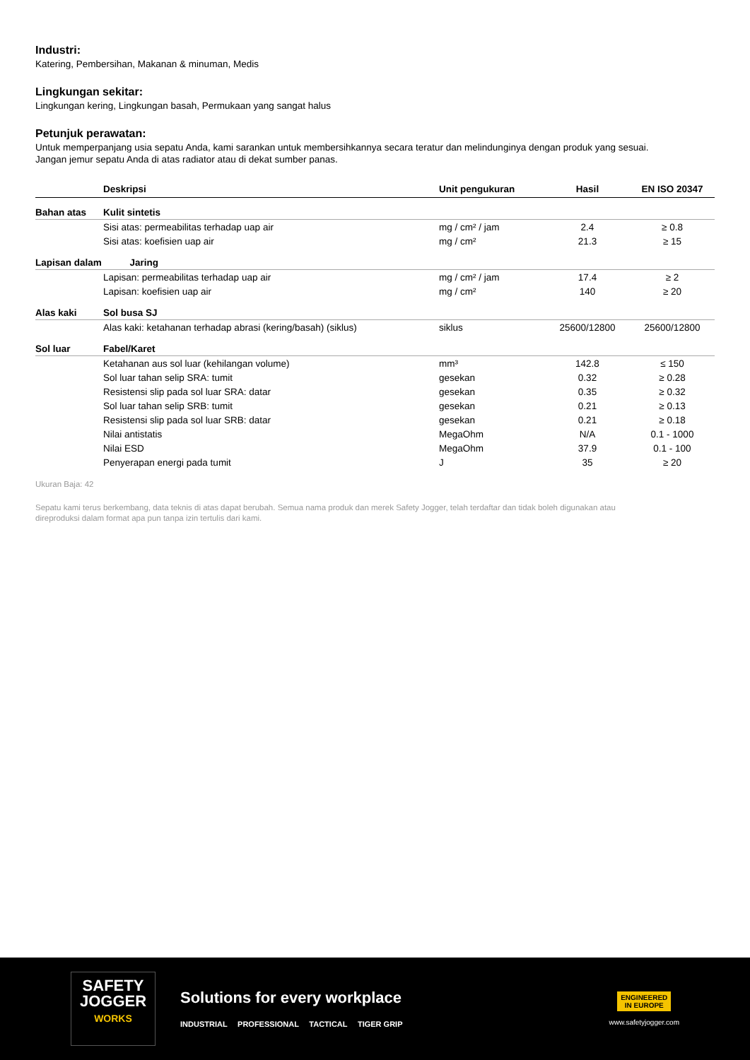Industri:
Katering, Pembersihan, Makanan & minuman, Medis
Lingkungan sekitar:
Lingkungan kering, Lingkungan basah, Permukaan yang sangat halus
Petunjuk perawatan:
Untuk memperpanjang usia sepatu Anda, kami sarankan untuk membersihkannya secara teratur dan melindunginya dengan produk yang sesuai.
Jangan jemur sepatu Anda di atas radiator atau di dekat sumber panas.
| | Deskripsi | Unit pengukuran | Hasil | EN ISO 20347 |
| --- | --- | --- | --- | --- |
| Bahan atas | Kulit sintetis | | | |
| | Sisi atas: permeabilitas terhadap uap air | mg / cm² / jam | 2.4 | ≥ 0.8 |
| | Sisi atas: koefisien uap air | mg / cm² | 21.3 | ≥ 15 |
| Lapisan dalam | Jaring | | | |
| | Lapisan: permeabilitas terhadap uap air | mg / cm² / jam | 17.4 | ≥ 2 |
| | Lapisan: koefisien uap air | mg / cm² | 140 | ≥ 20 |
| Alas kaki | Sol busa SJ | | | |
| | Alas kaki: ketahanan terhadap abrasi (kering/basah) (siklus) | siklus | 25600/12800 | 25600/12800 |
| Sol luar | Fabel/Karet | | | |
| | Ketahanan aus sol luar (kehilangan volume) | mm³ | 142.8 | ≤ 150 |
| | Sol luar tahan selip SRA: tumit | gesekan | 0.32 | ≥ 0.28 |
| | Resistensi slip pada sol luar SRA: datar | gesekan | 0.35 | ≥ 0.32 |
| | Sol luar tahan selip SRB: tumit | gesekan | 0.21 | ≥ 0.13 |
| | Resistensi slip pada sol luar SRB: datar | gesekan | 0.21 | ≥ 0.18 |
| | Nilai antistatis | MegaOhm | N/A | 0.1 - 1000 |
| | Nilai ESD | MegaOhm | 37.9 | 0.1 - 100 |
| | Penyerapan energi pada tumit | J | 35 | ≥ 20 |
Ukuran Baja: 42
Sepatu kami terus berkembang, data teknis di atas dapat berubah. Semua nama produk dan merek Safety Jogger, telah terdaftar dan tidak boleh digunakan atau
direproduksi dalam format apa pun tanpa izin tertulis dari kami.
SAFETY
JOGGER
WORKS
Solutions for every workplace
INDUSTRIAL PROFESSIONAL TACTICAL TIGER GRIP
ENGINEERED
IN EUROPE
www.safetyjogger.com